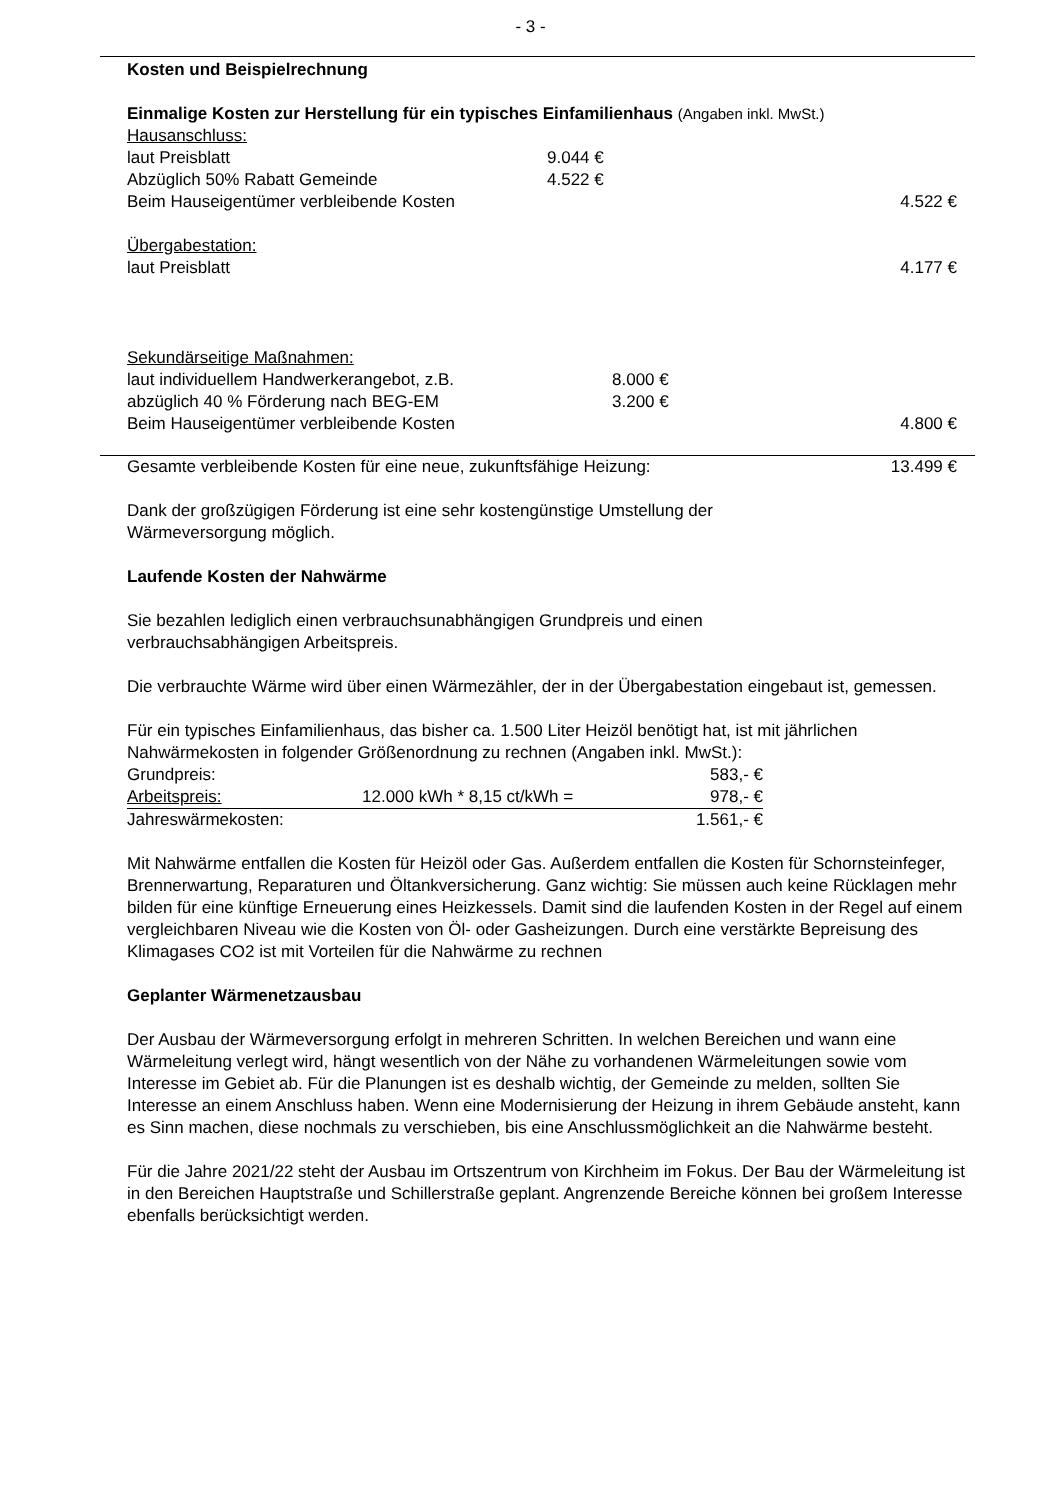- 3 -
Kosten und Beispielrechnung
Einmalige Kosten zur Herstellung für ein typisches Einfamilienhaus (Angaben inkl. MwSt.)
| Hausanschluss: | | |
| laut Preisblatt | 9.044 € | |
| Abzüglich 50% Rabatt Gemeinde | 4.522 € | |
| Beim Hauseigentümer verbleibende Kosten | | 4.522 € |
| Übergabestation: | | |
| laut Preisblatt | | 4.177 € |
| Sekundärseitige Maßnahmen: | | |
| laut individuellem Handwerkerangebot, z.B. | 8.000 € | |
| abzüglich 40 % Förderung nach BEG-EM | 3.200 € | |
| Beim Hauseigentümer verbleibende Kosten | | 4.800 € |
| Gesamte verbleibende Kosten für eine neue, zukunftsfähige Heizung: | 13.499 € |
Dank der großzügigen Förderung ist eine sehr kostengünstige Umstellung der
Wärmeversorgung möglich.
Laufende Kosten der Nahwärme
Sie bezahlen lediglich einen verbrauchsunabhängigen Grundpreis und einen
verbrauchsabhängigen Arbeitspreis.
Die verbrauchte Wärme wird über einen Wärmezähler, der in der Übergabestation eingebaut ist, gemessen.
Für ein typisches Einfamilienhaus, das bisher ca. 1.500 Liter Heizöl benötigt hat, ist mit jährlichen Nahwärmekosten in folgender Größenordnung zu rechnen (Angaben inkl. MwSt.):
| Grundpreis: | | 583,- € |
| Arbeitspreis: | 12.000 kWh * 8,15 ct/kWh = | 978,- € |
| Jahreswärmekosten: | | 1.561,- € |
Mit Nahwärme entfallen die Kosten für Heizöl oder Gas. Außerdem entfallen die Kosten für Schornsteinfeger, Brennerwartung, Reparaturen und Öltankversicherung. Ganz wichtig: Sie müssen auch keine Rücklagen mehr bilden für eine künftige Erneuerung eines Heizkessels. Damit sind die laufenden Kosten in der Regel auf einem vergleichbaren Niveau wie die Kosten von Öl- oder Gasheizungen. Durch eine verstärkte Bepreisung des Klimagases CO2 ist mit Vorteilen für die Nahwärme zu rechnen
Geplanter Wärmenetzausbau
Der Ausbau der Wärmeversorgung erfolgt in mehreren Schritten. In welchen Bereichen und wann eine Wärmeleitung verlegt wird, hängt wesentlich von der Nähe zu vorhandenen Wärmeleitungen sowie vom Interesse im Gebiet ab. Für die Planungen ist es deshalb wichtig, der Gemeinde zu melden, sollten Sie Interesse an einem Anschluss haben. Wenn eine Modernisierung der Heizung in ihrem Gebäude ansteht, kann es Sinn machen, diese nochmals zu verschieben, bis eine Anschlussmöglichkeit an die Nahwärme besteht.
Für die Jahre 2021/22 steht der Ausbau im Ortszentrum von Kirchheim im Fokus. Der Bau der Wärmeleitung ist in den Bereichen Hauptstraße und Schillerstraße geplant. Angrenzende Bereiche können bei großem Interesse ebenfalls berücksichtigt werden.